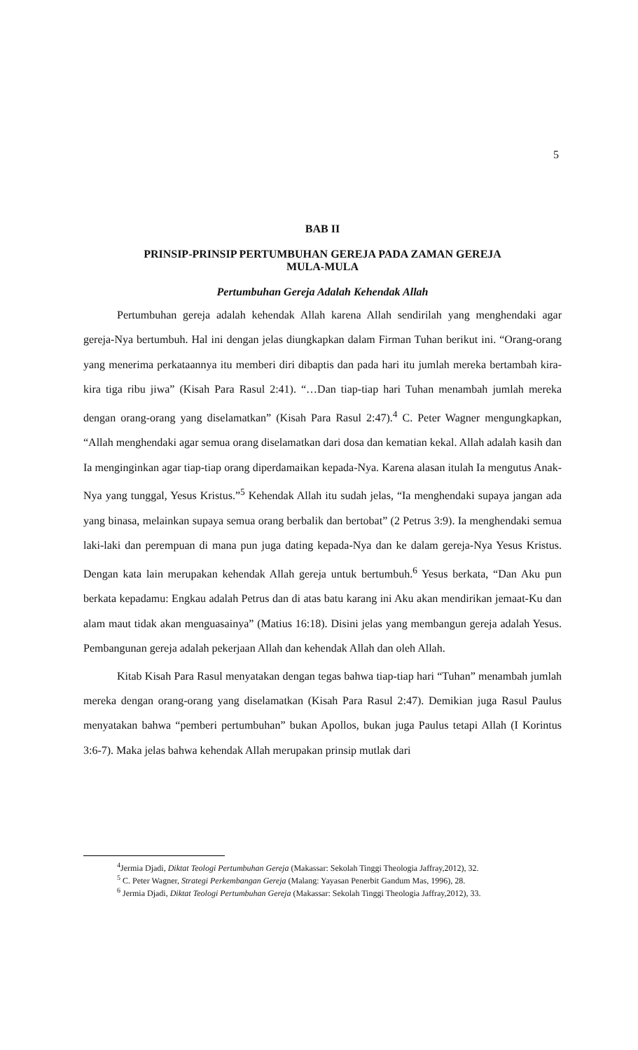5
BAB II
PRINSIP-PRINSIP PERTUMBUHAN GEREJA PADA ZAMAN GEREJA
MULA-MULA
Pertumbuhan Gereja Adalah Kehendak Allah
Pertumbuhan gereja adalah kehendak Allah karena Allah sendirilah yang menghendaki agar gereja-Nya bertumbuh. Hal ini dengan jelas diungkapkan dalam Firman Tuhan berikut ini. “Orang-orang yang menerima perkataannya itu memberi diri dibaptis dan pada hari itu jumlah mereka bertambah kira-kira tiga ribu jiwa” (Kisah Para Rasul 2:41). “…Dan tiap-tiap hari Tuhan menambah jumlah mereka dengan orang-orang yang diselamatkan” (Kisah Para Rasul 2:47).<sup>4</sup> C. Peter Wagner mengungkapkan, “Allah menghendaki agar semua orang diselamatkan dari dosa dan kematian kekal. Allah adalah kasih dan Ia menginginkan agar tiap-tiap orang diperdamaikan kepada-Nya. Karena alasan itulah Ia mengutus Anak-Nya yang tunggal, Yesus Kristus.”<sup>5</sup> Kehendak Allah itu sudah jelas, “Ia menghendaki supaya jangan ada yang binasa, melainkan supaya semua orang berbalik dan bertobat” (2 Petrus 3:9). Ia menghendaki semua laki-laki dan perempuan di mana pun juga dating kepada-Nya dan ke dalam gereja-Nya Yesus Kristus. Dengan kata lain merupakan kehendak Allah gereja untuk bertumbuh.<sup>6</sup> Yesus berkata, “Dan Aku pun berkata kepadamu: Engkau adalah Petrus dan di atas batu karang ini Aku akan mendirikan jemaat-Ku dan alam maut tidak akan menguasainya” (Matius 16:18). Disini jelas yang membangun gereja adalah Yesus. Pembangunan gereja adalah pekerjaan Allah dan kehendak Allah dan oleh Allah.
Kitab Kisah Para Rasul menyatakan dengan tegas bahwa tiap-tiap hari “Tuhan” menambah jumlah mereka dengan orang-orang yang diselamatkan (Kisah Para Rasul 2:47). Demikian juga Rasul Paulus menyatakan bahwa “pemberi pertumbuhan” bukan Apollos, bukan juga Paulus tetapi Allah (I Korintus 3:6-7). Maka jelas bahwa kehendak Allah merupakan prinsip mutlak dari
<sup>4</sup> Jermia Djadi, Diktat Teologi Pertumbuhan Gereja (Makassar: Sekolah Tinggi Theologia Jaffray,2012), 32.
<sup>5</sup> C. Peter Wagner, Strategi Perkembangan Gereja (Malang: Yayasan Penerbit Gandum Mas, 1996), 28.
<sup>6</sup> Jermia Djadi, Diktat Teologi Pertumbuhan Gereja (Makassar: Sekolah Tinggi Theologia Jaffray,2012), 33.